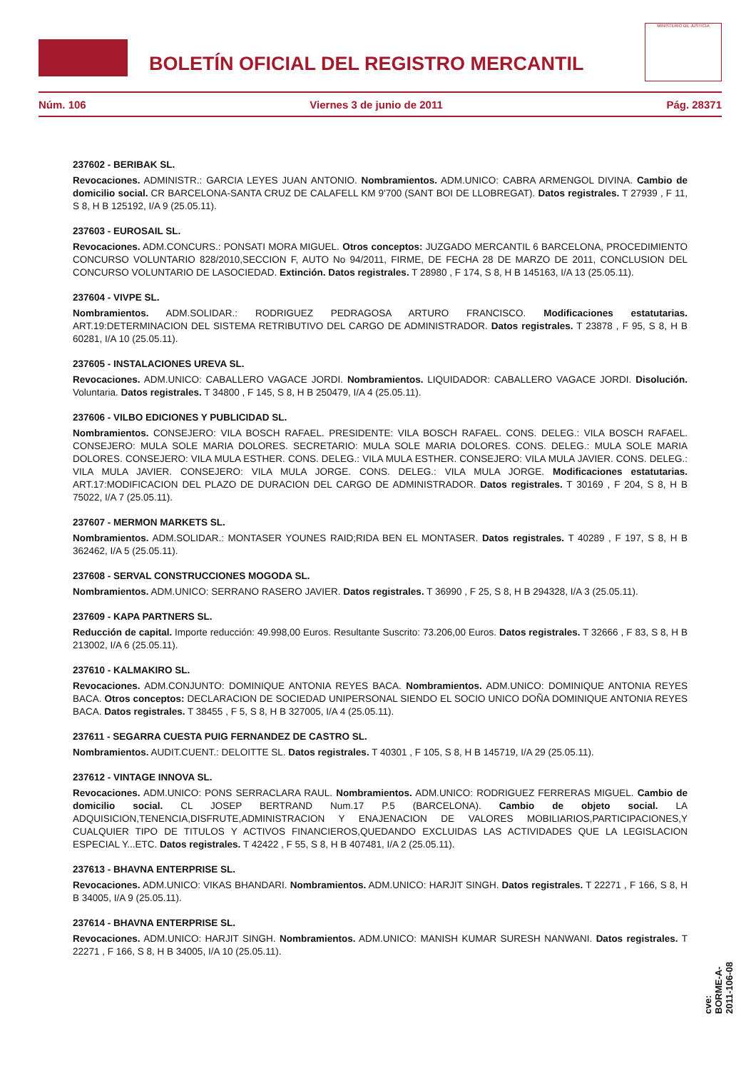BOLETÍN OFICIAL DEL REGISTRO MERCANTIL
MINISTERIO DE JUSTICIA
Núm. 106 Viernes 3 de junio de 2011 Pág. 28371
237602 - BERIBAK SL.
Revocaciones. ADMINISTR.: GARCIA LEYES JUAN ANTONIO. Nombramientos. ADM.UNICO: CABRA ARMENGOL DIVINA. Cambio de domicilio social. CR BARCELONA-SANTA CRUZ DE CALAFELL KM 9'700 (SANT BOI DE LLOBREGAT). Datos registrales. T 27939 , F 11, S 8, H B 125192, I/A 9 (25.05.11).
237603 - EUROSAIL SL.
Revocaciones. ADM.CONCURS.: PONSATI MORA MIGUEL. Otros conceptos: JUZGADO MERCANTIL 6 BARCELONA, PROCEDIMIENTO CONCURSO VOLUNTARIO 828/2010,SECCION F, AUTO No 94/2011, FIRME, DE FECHA 28 DE MARZO DE 2011, CONCLUSION DEL CONCURSO VOLUNTARIO DE LASOCIEDAD. Extinción. Datos registrales. T 28980 , F 174, S 8, H B 145163, I/A 13 (25.05.11).
237604 - VIVPE SL.
Nombramientos. ADM.SOLIDAR.: RODRIGUEZ PEDRAGOSA ARTURO FRANCISCO. Modificaciones estatutarias. ART.19:DETERMINACION DEL SISTEMA RETRIBUTIVO DEL CARGO DE ADMINISTRADOR. Datos registrales. T 23878 , F 95, S 8, H B 60281, I/A 10 (25.05.11).
237605 - INSTALACIONES UREVA SL.
Revocaciones. ADM.UNICO: CABALLERO VAGACE JORDI. Nombramientos. LIQUIDADOR: CABALLERO VAGACE JORDI. Disolución. Voluntaria. Datos registrales. T 34800 , F 145, S 8, H B 250479, I/A 4 (25.05.11).
237606 - VILBO EDICIONES Y PUBLICIDAD SL.
Nombramientos. CONSEJERO: VILA BOSCH RAFAEL. PRESIDENTE: VILA BOSCH RAFAEL. CONS. DELEG.: VILA BOSCH RAFAEL. CONSEJERO: MULA SOLE MARIA DOLORES. SECRETARIO: MULA SOLE MARIA DOLORES. CONS. DELEG.: MULA SOLE MARIA DOLORES. CONSEJERO: VILA MULA ESTHER. CONS. DELEG.: VILA MULA ESTHER. CONSEJERO: VILA MULA JAVIER. CONS. DELEG.: VILA MULA JAVIER. CONSEJERO: VILA MULA JORGE. CONS. DELEG.: VILA MULA JORGE. Modificaciones estatutarias. ART.17:MODIFICACION DEL PLAZO DE DURACION DEL CARGO DE ADMINISTRADOR. Datos registrales. T 30169 , F 204, S 8, H B 75022, I/A 7 (25.05.11).
237607 - MERMON MARKETS SL.
Nombramientos. ADM.SOLIDAR.: MONTASER YOUNES RAID;RIDA BEN EL MONTASER. Datos registrales. T 40289 , F 197, S 8, H B 362462, I/A 5 (25.05.11).
237608 - SERVAL CONSTRUCCIONES MOGODA SL.
Nombramientos. ADM.UNICO: SERRANO RASERO JAVIER. Datos registrales. T 36990 , F 25, S 8, H B 294328, I/A 3 (25.05.11).
237609 - KAPA PARTNERS SL.
Reducción de capital. Importe reducción: 49.998,00 Euros. Resultante Suscrito: 73.206,00 Euros. Datos registrales. T 32666 , F 83, S 8, H B 213002, I/A 6 (25.05.11).
237610 - KALMAKIRO SL.
Revocaciones. ADM.CONJUNTO: DOMINIQUE ANTONIA REYES BACA. Nombramientos. ADM.UNICO: DOMINIQUE ANTONIA REYES BACA. Otros conceptos: DECLARACION DE SOCIEDAD UNIPERSONAL SIENDO EL SOCIO UNICO DOÑA DOMINIQUE ANTONIA REYES BACA. Datos registrales. T 38455 , F 5, S 8, H B 327005, I/A 4 (25.05.11).
237611 - SEGARRA CUESTA PUIG FERNANDEZ DE CASTRO SL.
Nombramientos. AUDIT.CUENT.: DELOITTE SL. Datos registrales. T 40301 , F 105, S 8, H B 145719, I/A 29 (25.05.11).
237612 - VINTAGE INNOVA SL.
Revocaciones. ADM.UNICO: PONS SERRACLARA RAUL. Nombramientos. ADM.UNICO: RODRIGUEZ FERRERAS MIGUEL. Cambio de domicilio social. CL JOSEP BERTRAND Num.17 P.5 (BARCELONA). Cambio de objeto social. LA ADQUISICION,TENENCIA,DISFRUTE,ADMINISTRACION Y ENAJENACION DE VALORES MOBILIARIOS,PARTICIPACIONES,Y CUALQUIER TIPO DE TITULOS Y ACTIVOS FINANCIEROS,QUEDANDO EXCLUIDAS LAS ACTIVIDADES QUE LA LEGISLACION ESPECIAL Y...ETC. Datos registrales. T 42422 , F 55, S 8, H B 407481, I/A 2 (25.05.11).
237613 - BHAVNA ENTERPRISE SL.
Revocaciones. ADM.UNICO: VIKAS BHANDARI. Nombramientos. ADM.UNICO: HARJIT SINGH. Datos registrales. T 22271 , F 166, S 8, H B 34005, I/A 9 (25.05.11).
237614 - BHAVNA ENTERPRISE SL.
Revocaciones. ADM.UNICO: HARJIT SINGH. Nombramientos. ADM.UNICO: MANISH KUMAR SURESH NANWANI. Datos registrales. T 22271 , F 166, S 8, H B 34005, I/A 10 (25.05.11).
cve: BORME-A-2011-106-08